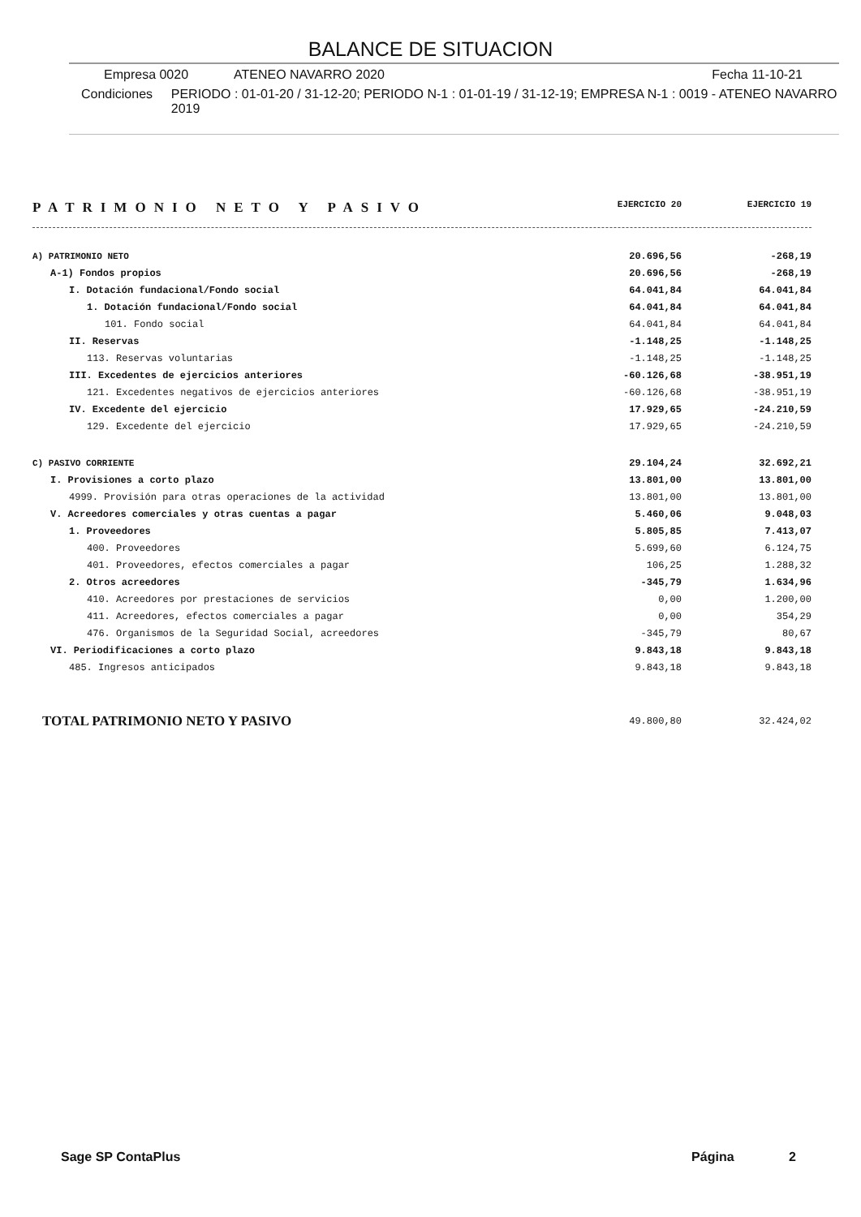BALANCE DE SITUACION
Empresa 0020 ATENEO NAVARRO 2020 Fecha 11-10-21
Condiciones PERIODO : 01-01-20 / 31-12-20; PERIODO N-1 : 01-01-19 / 31-12-19; EMPRESA N-1 : 0019 - ATENEO NAVARRO 2019
PATRIMONIO NETO Y PASIVO EJERCICIO 20 EJERCICIO 19
| A) PATRIMONIO NETO | 20.696,56 | -268,19 |
| A-1) Fondos propios | 20.696,56 | -268,19 |
| I. Dotación fundacional/Fondo social | 64.041,84 | 64.041,84 |
| 1. Dotación fundacional/Fondo social | 64.041,84 | 64.041,84 |
| 101. Fondo social | 64.041,84 | 64.041,84 |
| II. Reservas | -1.148,25 | -1.148,25 |
| 113. Reservas voluntarias | -1.148,25 | -1.148,25 |
| III. Excedentes de ejercicios anteriores | -60.126,68 | -38.951,19 |
| 121. Excedentes negativos de ejercicios anteriores | -60.126,68 | -38.951,19 |
| IV. Excedente del ejercicio | 17.929,65 | -24.210,59 |
| 129. Excedente del ejercicio | 17.929,65 | -24.210,59 |
| C) PASIVO CORRIENTE | 29.104,24 | 32.692,21 |
| I. Provisiones a corto plazo | 13.801,00 | 13.801,00 |
| 4999. Provisión para otras operaciones de la actividad | 13.801,00 | 13.801,00 |
| V. Acreedores comerciales y otras cuentas a pagar | 5.460,06 | 9.048,03 |
| 1. Proveedores | 5.805,85 | 7.413,07 |
| 400. Proveedores | 5.699,60 | 6.124,75 |
| 401. Proveedores, efectos comerciales a pagar | 106,25 | 1.288,32 |
| 2. Otros acreedores | -345,79 | 1.634,96 |
| 410. Acreedores por prestaciones de servicios | 0,00 | 1.200,00 |
| 411. Acreedores, efectos comerciales a pagar | 0,00 | 354,29 |
| 476. Organismos de la Seguridad Social, acreedores | -345,79 | 80,67 |
| VI. Periodificaciones a corto plazo | 9.843,18 | 9.843,18 |
| 485. Ingresos anticipados | 9.843,18 | 9.843,18 |
| TOTAL PATRIMONIO NETO Y PASIVO | 49.800,80 | 32.424,02 |
Sage SP ContaPlus Página 2